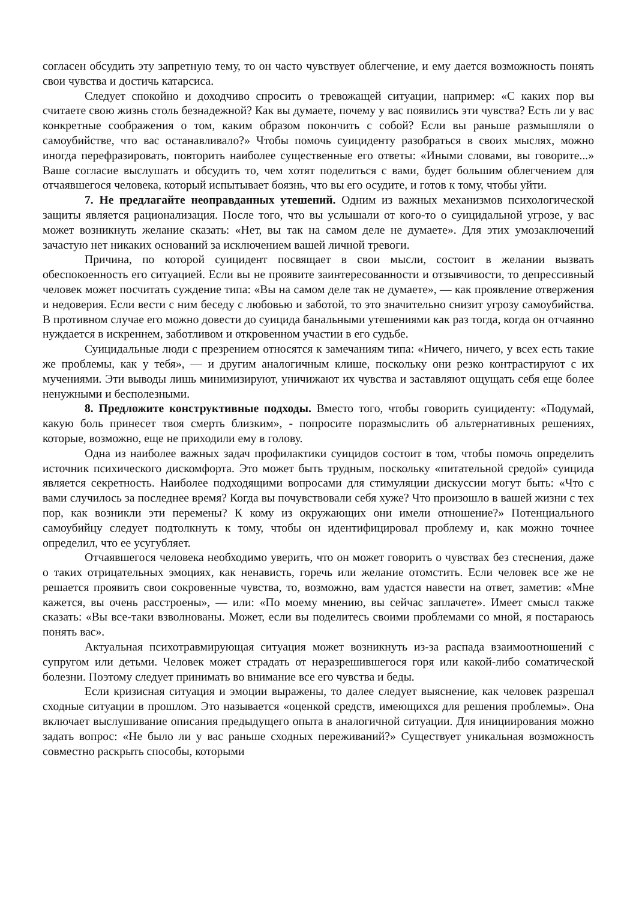согласен обсудить эту запретную тему, то он часто чувствует облегчение, и ему дается возможность понять свои чувства и достичь катарсиса.
Следует спокойно и доходчиво спросить о тревожащей ситуации, например: «С каких пор вы считаете свою жизнь столь безнадежной? Как вы думаете, почему у вас появились эти чувства? Есть ли у вас конкретные соображения о том, каким образом покончить с собой? Если вы раньше размышляли о самоубийстве, что вас останавливало?» Чтобы помочь суициденту разобраться в своих мыслях, можно иногда перефразировать, повторить наиболее существенные его ответы: «Иными словами, вы говорите...» Ваше согласие выслушать и обсудить то, чем хотят поделиться с вами, будет большим облегчением для отчаявшегося человека, который испытывает боязнь, что вы его осудите, и готов к тому, чтобы уйти.
7. Не предлагайте неоправданных утешений. Одним из важных механизмов психологической защиты является рационализация. После того, что вы услышали от кого-то о суицидальной угрозе, у вас может возникнуть желание сказать: «Нет, вы так на самом деле не думаете». Для этих умозаключений зачастую нет никаких оснований за исключением вашей личной тревоги.
Причина, по которой суицидент посвящает в свои мысли, состоит в желании вызвать обеспокоенность его ситуацией. Если вы не проявите заинтересованности и отзывчивости, то депрессивный человек может посчитать суждение типа: «Вы на самом деле так не думаете», — как проявление отвержения и недоверия. Если вести с ним беседу с любовью и заботой, то это значительно снизит угрозу самоубийства. В противном случае его можно довести до суицида банальными утешениями как раз тогда, когда он отчаянно нуждается в искреннем, заботливом и откровенном участии в его судьбе.
Суицидальные люди с презрением относятся к замечаниям типа: «Ничего, ничего, у всех есть такие же проблемы, как у тебя», — и другим аналогичным клише, поскольку они резко контрастируют с их мучениями. Эти выводы лишь минимизируют, уничижают их чувства и заставляют ощущать себя еще более ненужными и бесполезными.
8. Предложите конструктивные подходы. Вместо того, чтобы говорить суициденту: «Подумай, какую боль принесет твоя смерть близким», - попросите поразмыслить об альтернативных решениях, которые, возможно, еще не приходили ему в голову.
Одна из наиболее важных задач профилактики суицидов состоит в том, чтобы помочь определить источник психического дискомфорта. Это может быть трудным, поскольку «питательной средой» суицида является секретность. Наиболее подходящими вопросами для стимуляции дискуссии могут быть: «Что с вами случилось за последнее время? Когда вы почувствовали себя хуже? Что произошло в вашей жизни с тех пор, как возникли эти перемены? К кому из окружающих они имели отношение?» Потенциального самоубийцу следует подтолкнуть к тому, чтобы он идентифицировал проблему и, как можно точнее определил, что ее усугубляет.
Отчаявшегося человека необходимо уверить, что он может говорить о чувствах без стеснения, даже о таких отрицательных эмоциях, как ненависть, горечь или желание отомстить. Если человек все же не решается проявить свои сокровенные чувства, то, возможно, вам удастся навести на ответ, заметив: «Мне кажется, вы очень расстроены», — или: «По моему мнению, вы сейчас заплачете». Имеет смысл также сказать: «Вы все-таки взволнованы. Может, если вы поделитесь своими проблемами со мной, я постараюсь понять вас».
Актуальная психотравмирующая ситуация может возникнуть из-за распада взаимоотношений с супругом или детьми. Человек может страдать от неразрешившегося горя или какой-либо соматической болезни. Поэтому следует принимать во внимание все его чувства и беды.
Если кризисная ситуация и эмоции выражены, то далее следует выяснение, как человек разрешал сходные ситуации в прошлом. Это называется «оценкой средств, имеющихся для решения проблемы». Она включает выслушивание описания предыдущего опыта в аналогичной ситуации. Для инициирования можно задать вопрос: «Не было ли у вас раньше сходных переживаний?» Существует уникальная возможность совместно раскрыть способы, которыми